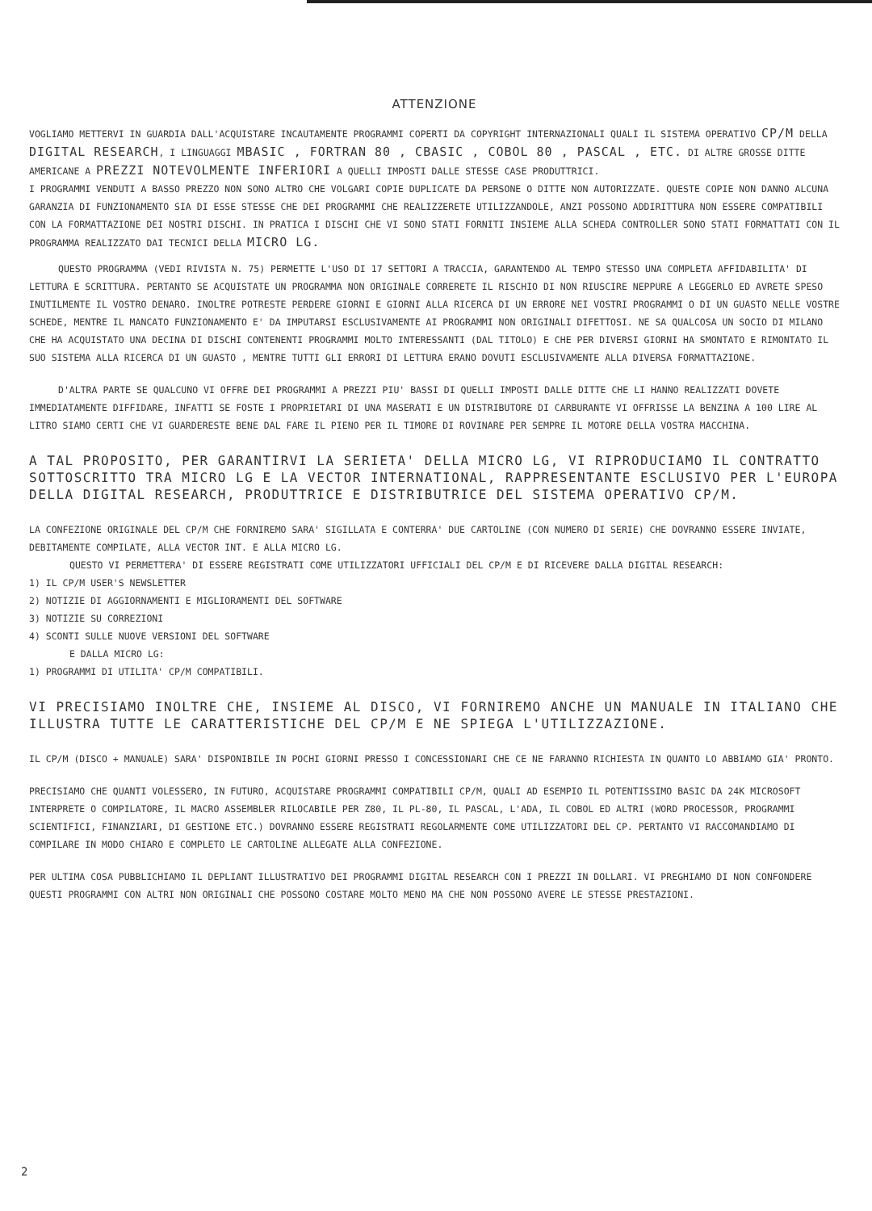ATTENZIONE
VOGLIAMO METTERVI IN GUARDIA DALL'ACQUISTARE INCAUTAMENTE PROGRAMMI COPERTI DA COPYRIGHT INTERNAZIONALI QUALI IL SISTEMA OPERATIVO CP/M DELLA DIGITAL RESEARCH, I LINGUAGGI MBASIC , FORTRAN 80 , CBASIC , COBOL 80 , PASCAL , ETC. DI ALTRE GROSSE DITTE AMERICANE A PREZZI NOTEVOLMENTE INFERIORI A QUELLI IMPOSTI DALLE STESSE CASE PRODUTTRICI.
I PROGRAMMI VENDUTI A BASSO PREZZO NON SONO ALTRO CHE VOLGARI COPIE DUPLICATE DA PERSONE O DITTE NON AUTORIZZATE. QUESTE COPIE NON DANNO ALCUNA GARANZIA DI FUNZIONAMENTO SIA DI ESSE STESSE CHE DEI PROGRAMMI CHE REALIZZERETE UTILIZZANDOLE, ANZI POSSONO ADDIRITTURA NON ESSERE COMPATIBILI CON LA FORMATTAZIONE DEI NOSTRI DISCHI. IN PRATICA I DISCHI CHE VI SONO STATI FORNITI INSIEME ALLA SCHEDA CONTROLLER SONO STATI FORMATTATI CON IL PROGRAMMA REALIZZATO DAI TECNICI DELLA MICRO LG.
QUESTO PROGRAMMA (VEDI RIVISTA N. 75) PERMETTE L'USO DI 17 SETTORI A TRACCIA, GARANTENDO AL TEMPO STESSO UNA COMPLETA AFFIDABILITA' DI LETTURA E SCRITTURA. PERTANTO SE ACQUISTATE UN PROGRAMMA NON ORIGINALE CORRERETE IL RISCHIO DI NON RIUSCIRE NEPPURE A LEGGERLO ED AVRETE SPESO INUTILMENTE IL VOSTRO DENARO. INOLTRE POTRESTE PERDERE GIORNI E GIORNI ALLA RICERCA DI UN ERRORE NEI VOSTRI PROGRAMMI O DI UN GUASTO NELLE VOSTRE SCHEDE, MENTRE IL MANCATO FUNZIONAMENTO E' DA IMPUTARSI ESCLUSIVAMENTE AI PROGRAMMI NON ORIGINALI DIFETTOSI. NE SA QUALCOSA UN SOCIO DI MILANO CHE HA ACQUISTATO UNA DECINA DI DISCHI CONTENENTI PROGRAMMI MOLTO INTERESSANTI (DAL TITOLO) E CHE PER DIVERSI GIORNI HA SMONTATO E RIMONTATO IL SUO SISTEMA ALLA RICERCA DI UN GUASTO , MENTRE TUTTI GLI ERRORI DI LETTURA ERANO DOVUTI ESCLUSIVAMENTE ALLA DIVERSA FORMATTAZIONE.
D'ALTRA PARTE SE QUALCUNO VI OFFRE DEI PROGRAMMI A PREZZI PIU' BASSI DI QUELLI IMPOSTI DALLE DITTE CHE LI HANNO REALIZZATI DOVETE IMMEDIATAMENTE DIFFIDARE, INFATTI SE FOSTE I PROPRIETARI DI UNA MASERATI E UN DISTRIBUTORE DI CARBURANTE VI OFFRISSE LA BENZINA A 100 LIRE AL LITRO SIAMO CERTI CHE VI GUARDERESTE BENE DAL FARE IL PIENO PER IL TIMORE DI ROVINARE PER SEMPRE IL MOTORE DELLA VOSTRA MACCHINA.
A TAL PROPOSITO, PER GARANTIRVI LA SERIETA' DELLA MICRO LG, VI RIPRODUCIAMO IL CONTRATTO SOTTOSCRITTO TRA MICRO LG E LA VECTOR INTERNATIONAL, RAPPRESENTANTE ESCLUSIVO PER L'EUROPA DELLA DIGITAL RESEARCH, PRODUTTRICE E DISTRIBUTRICE DEL SISTEMA OPERATIVO CP/M.
LA CONFEZIONE ORIGINALE DEL CP/M CHE FORNIREMO SARA' SIGILLATA E CONTERRA' DUE CARTOLINE (CON NUMERO DI SERIE) CHE DOVRANNO ESSERE INVIATE, DEBITAMENTE COMPILATE, ALLA VECTOR INT. E ALLA MICRO LG.
QUESTO VI PERMETTERA' DI ESSERE REGISTRATI COME UTILIZZATORI UFFICIALI DEL CP/M E DI RICEVERE DALLA DIGITAL RESEARCH:
1) IL CP/M USER'S NEWSLETTER
2) NOTIZIE DI AGGIORNAMENTI E MIGLIORAMENTI DEL SOFTWARE
3) NOTIZIE SU CORREZIONI
4) SCONTI SULLE NUOVE VERSIONI DEL SOFTWARE
E DALLA MICRO LG:
1) PROGRAMMI DI UTILITA' CP/M COMPATIBILI.
VI PRECISIAMO INOLTRE CHE, INSIEME AL DISCO, VI FORNIREMO ANCHE UN MANUALE IN ITALIANO CHE ILLUSTRA TUTTE LE CARATTERISTICHE DEL CP/M E NE SPIEGA L'UTILIZZAZIONE.
IL CP/M (DISCO + MANUALE) SARA' DISPONIBILE IN POCHI GIORNI PRESSO I CONCESSIONARI CHE CE NE FARANNO RICHIESTA IN QUANTO LO ABBIAMO GIA' PRONTO.
PRECISIAMO CHE QUANTI VOLESSERO, IN FUTURO, ACQUISTARE PROGRAMMI COMPATIBILI CP/M, QUALI AD ESEMPIO IL POTENTISSIMO BASIC DA 24K MICROSOFT INTERPRETE O COMPILATORE, IL MACRO ASSEMBLER RILOCABILE PER Z80, IL PL-80, IL PASCAL, L'ADA, IL COBOL ED ALTRI (WORD PROCESSOR, PROGRAMMI SCIENTIFICI, FINANZIARI, DI GESTIONE ETC.) DOVRANNO ESSERE REGISTRATI REGOLARMENTE COME UTILIZZATORI DEL CP. PERTANTO VI RACCOMANDIAMO DI COMPILARE IN MODO CHIARO E COMPLETO LE CARTOLINE ALLEGATE ALLA CONFEZIONE.
PER ULTIMA COSA PUBBLICHIAMO IL DEPLIANT ILLUSTRATIVO DEI PROGRAMMI DIGITAL RESEARCH CON I PREZZI IN DOLLARI. VI PREGHIAMO DI NON CONFONDERE QUESTI PROGRAMMI CON ALTRI NON ORIGINALI CHE POSSONO COSTARE MOLTO MENO MA CHE NON POSSONO AVERE LE STESSE PRESTAZIONI.
2